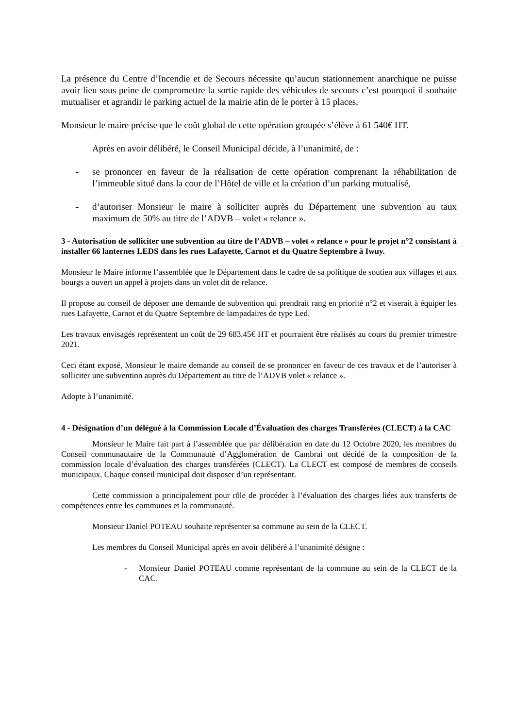La présence du Centre d’Incendie et de Secours nécessite qu’aucun stationnement anarchique ne puisse avoir lieu sous peine de compromettre la sortie rapide des véhicules de secours c’est pourquoi il souhaite mutualiser et agrandir le parking actuel de la mairie afin de le porter à 15 places.
Monsieur le maire précise que le coût global de cette opération groupée s’élève à 61 540€ HT.
Après en avoir délibéré, le Conseil Municipal décide, à l’unanimité, de :
- se prononcer en faveur de la réalisation de cette opération comprenant la réhabilitation de l’immeuble situé dans la cour de l’Hôtel de ville et la création d’un parking mutualisé,
- d’autoriser Monsieur le maire à solliciter auprès du Département une subvention au taux maximum de 50% au titre de l’ADVB – volet « relance ».
3 - Autorisation de solliciter une subvention au titre de l’ADVB – volet « relance » pour le projet n°2 consistant à installer 66 lanternes LEDS dans les rues Lafayette, Carnot et du Quatre Septembre à Iwuy.
Monsieur le Maire informe l’assemblée que le Département dans le cadre de sa politique de soutien aux villages et aux bourgs a ouvert un appel à projets dans un volet dit de relance.
Il propose au conseil de déposer une demande de subvention qui prendrait rang en priorité n°2 et viserait à équiper les rues Lafayette, Carnot et du Quatre Septembre de lampadaires de type Led.
Les travaux envisagés représentent un coût de 29 683.45€ HT et pourraient être réalisés au cours du premier trimestre 2021.
Ceci étant exposé, Monsieur le maire demande au conseil de se prononcer en faveur de ces travaux et de l’autoriser à solliciter une subvention auprès du Département au titre de l’ADVB volet « relance ».
Adopte à l’unanimité.
4 - Désignation d’un délégué à la Commission Locale d’Évaluation des charges Transférées (CLECT) à la CAC
Monsieur le Maire fait part à l’assemblée que par délibération en date du 12 Octobre 2020, les membres du Conseil communautaire de la Communauté d’Agglomération de Cambrai ont décidé de la composition de la commission locale d’évaluation des charges transférées (CLECT). La CLECT est composé de membres de conseils municipaux. Chaque conseil municipal doit disposer d’un représentant.
Cette commission a principalement pour rôle de procéder à l’évaluation des charges liées aux transferts de compétences entre les communes et la communauté.
Monsieur Daniel POTEAU souhaite représenter sa commune au sein de la CLECT.
Les membres du Conseil Municipal après en avoir délibéré à l’unanimité désigne :
- Monsieur Daniel POTEAU comme représentant de la commune au sein de la CLECT de la CAC.